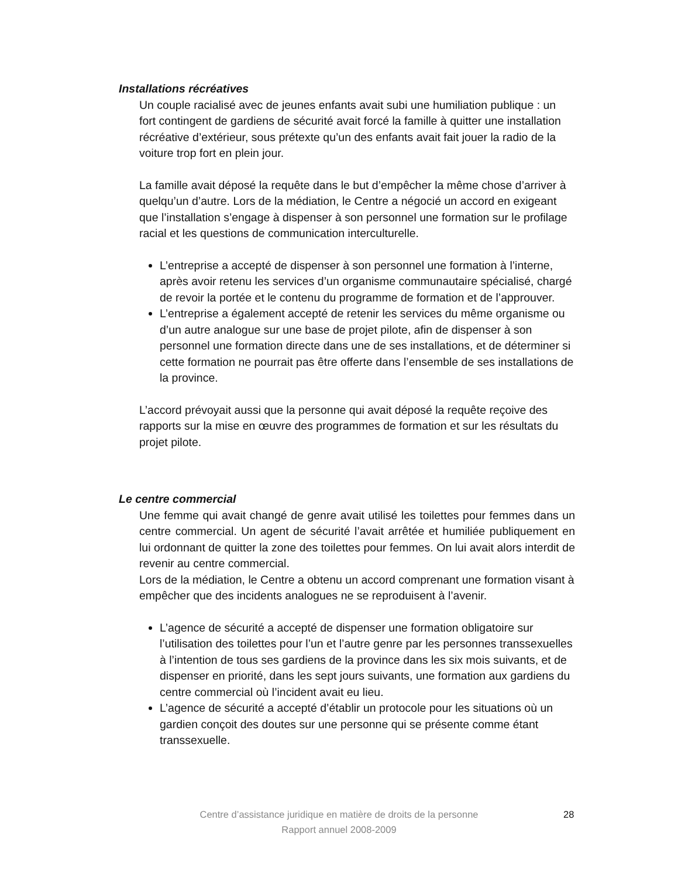Installations récréatives
Un couple racialisé avec de jeunes enfants avait subi une humiliation publique : un fort contingent de gardiens de sécurité avait forcé la famille à quitter une installation récréative d’extérieur, sous prétexte qu’un des enfants avait fait jouer la radio de la voiture trop fort en plein jour.
La famille avait déposé la requête dans le but d’empêcher la même chose d’arriver à quelqu’un d’autre. Lors de la médiation, le Centre a négocié un accord en exigeant que l’installation s’engage à dispenser à son personnel une formation sur le profilage racial et les questions de communication interculturelle.
L’entreprise a accepté de dispenser à son personnel une formation à l’interne, après avoir retenu les services d’un organisme communautaire spécialisé, chargé de revoir la portée et le contenu du programme de formation et de l’approuver.
L’entreprise a également accepté de retenir les services du même organisme ou d’un autre analogue sur une base de projet pilote, afin de dispenser à son personnel une formation directe dans une de ses installations, et de déterminer si cette formation ne pourrait pas être offerte dans l’ensemble de ses installations de la province.
L’accord prévoyait aussi que la personne qui avait déposé la requête reçoive des rapports sur la mise en œuvre des programmes de formation et sur les résultats du projet pilote.
Le centre commercial
Une femme qui avait changé de genre avait utilisé les toilettes pour femmes dans un centre commercial. Un agent de sécurité l’avait arrêtée et humiliée publiquement en lui ordonnant de quitter la zone des toilettes pour femmes. On lui avait alors interdit de revenir au centre commercial.
Lors de la médiation, le Centre a obtenu un accord comprenant une formation visant à empêcher que des incidents analogues ne se reproduisent à l’avenir.
L’agence de sécurité a accepté de dispenser une formation obligatoire sur l’utilisation des toilettes pour l’un et l’autre genre par les personnes transsexuelles à l’intention de tous ses gardiens de la province dans les six mois suivants, et de dispenser en priorité, dans les sept jours suivants, une formation aux gardiens du centre commercial où l’incident avait eu lieu.
L’agence de sécurité a accepté d’établir un protocole pour les situations où un gardien conçoit des doutes sur une personne qui se présente comme étant transsexuelle.
Centre d’assistance juridique en matière de droits de la personne
Rapport annuel 2008-2009
28